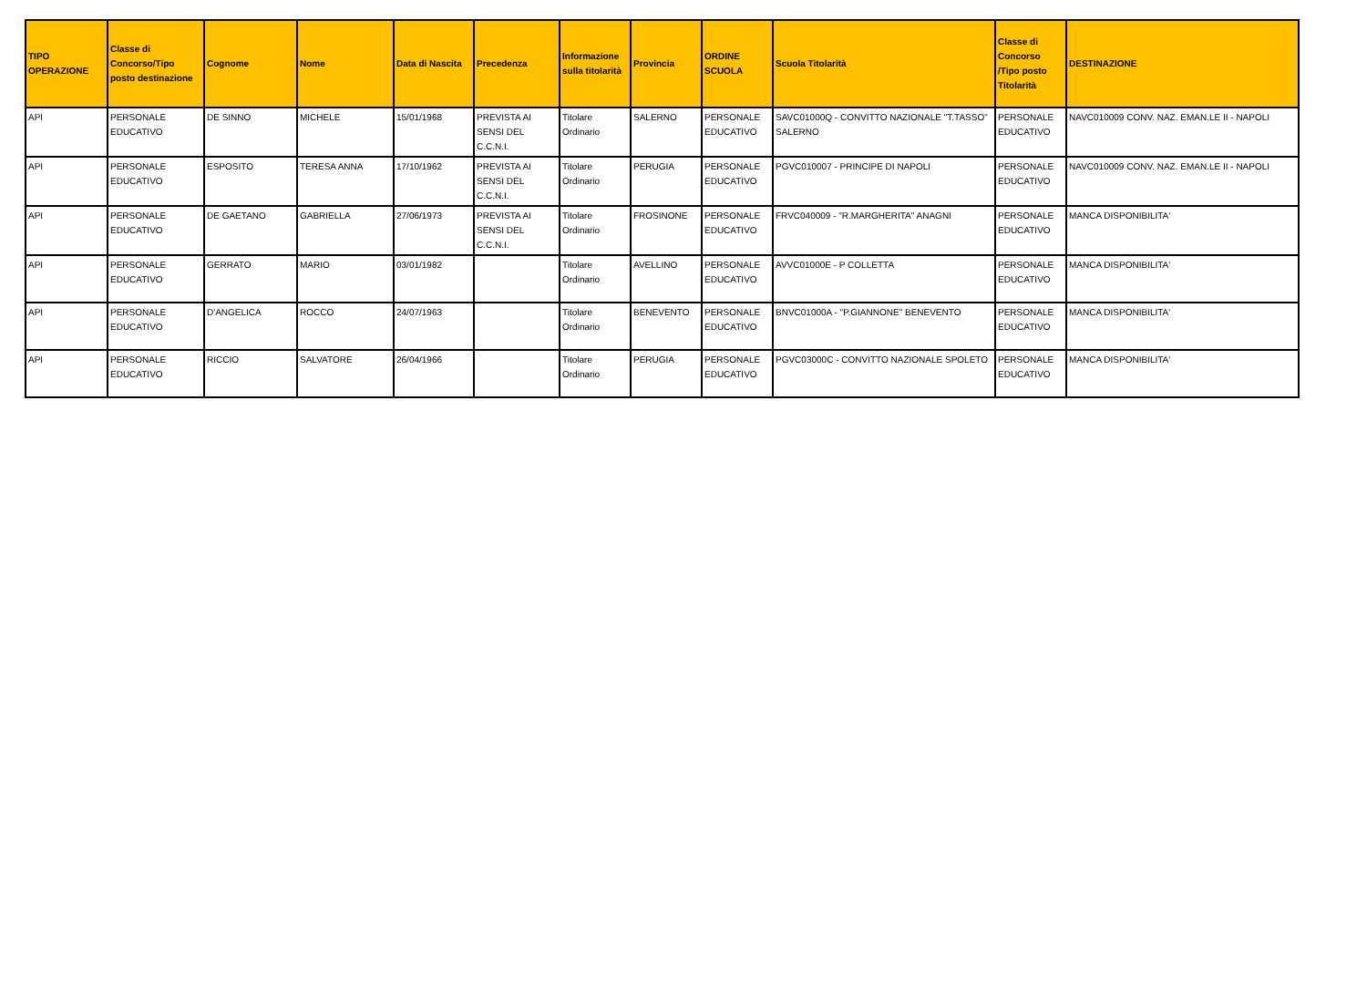| TIPO OPERAZIONE | Classe di Concorso/Tipo posto destinazione | Cognome | Nome | Data di Nascita | Precedenza | Informazione sulla titolarità | Provincia | ORDINE SCUOLA | Scuola Titolarità | Classe di Concorso /Tipo posto Titolarità | DESTINAZIONE |
| --- | --- | --- | --- | --- | --- | --- | --- | --- | --- | --- | --- |
| API | PERSONALE EDUCATIVO | DE SINNO | MICHELE | 15/01/1968 | PREVISTA AI SENSI DEL C.C.N.I. | Titolare Ordinario | SALERNO | PERSONALE EDUCATIVO | SAVC01000Q - CONVITTO NAZIONALE "T.TASSO" SALERNO | PERSONALE EDUCATIVO | NAVC010009 CONV. NAZ. EMAN.LE II - NAPOLI |
| API | PERSONALE EDUCATIVO | ESPOSITO | TERESA ANNA | 17/10/1962 | PREVISTA AI SENSI DEL C.C.N.I. | Titolare Ordinario | PERUGIA | PERSONALE EDUCATIVO | PGVC010007 - PRINCIPE DI NAPOLI | PERSONALE EDUCATIVO | NAVC010009 CONV. NAZ. EMAN.LE II - NAPOLI |
| API | PERSONALE EDUCATIVO | DE GAETANO | GABRIELLA | 27/06/1973 | PREVISTA AI SENSI DEL C.C.N.I. | Titolare Ordinario | FROSINONE | PERSONALE EDUCATIVO | FRVC040009 - "R.MARGHERITA" ANAGNI | PERSONALE EDUCATIVO | MANCA DISPONIBILITA' |
| API | PERSONALE EDUCATIVO | GERRATO | MARIO | 03/01/1982 | | Titolare Ordinario | AVELLINO | PERSONALE EDUCATIVO | AVVC01000E - P COLLETTA | PERSONALE EDUCATIVO | MANCA DISPONIBILITA' |
| API | PERSONALE EDUCATIVO | D'ANGELICA | ROCCO | 24/07/1963 | | Titolare Ordinario | BENEVENTO | PERSONALE EDUCATIVO | BNVC01000A - "P.GIANNONE" BENEVENTO | PERSONALE EDUCATIVO | MANCA DISPONIBILITA' |
| API | PERSONALE EDUCATIVO | RICCIO | SALVATORE | 26/04/1966 | | Titolare Ordinario | PERUGIA | PERSONALE EDUCATIVO | PGVC03000C - CONVITTO NAZIONALE SPOLETO | PERSONALE EDUCATIVO | MANCA DISPONIBILITA' |